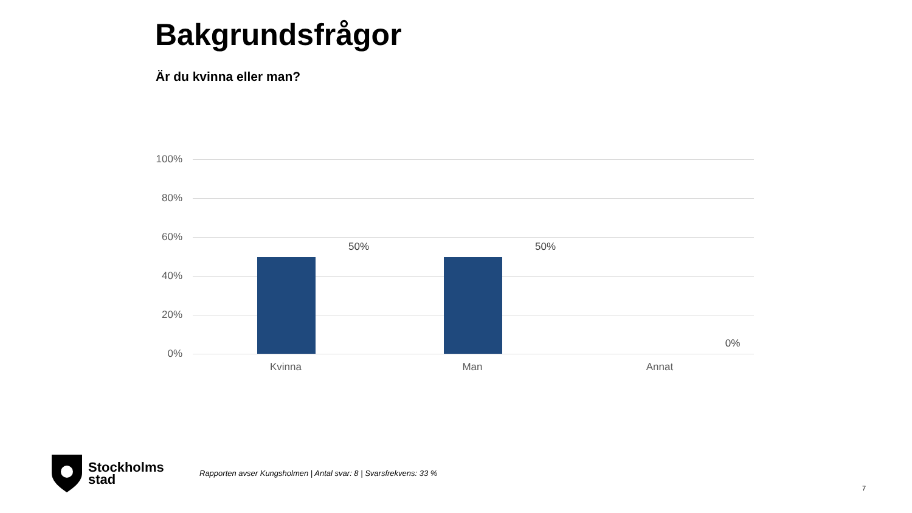Bakgrundsfrågor
Är du kvinna eller man?
100%
80%
60%
40%
20%
0%
50% 50%
0%
Kvinna Man Annat
Stockholms
stad
Rapporten avser Kungsholmen | Antal svar: 8 | Svarsfrekvens: 33 %
7